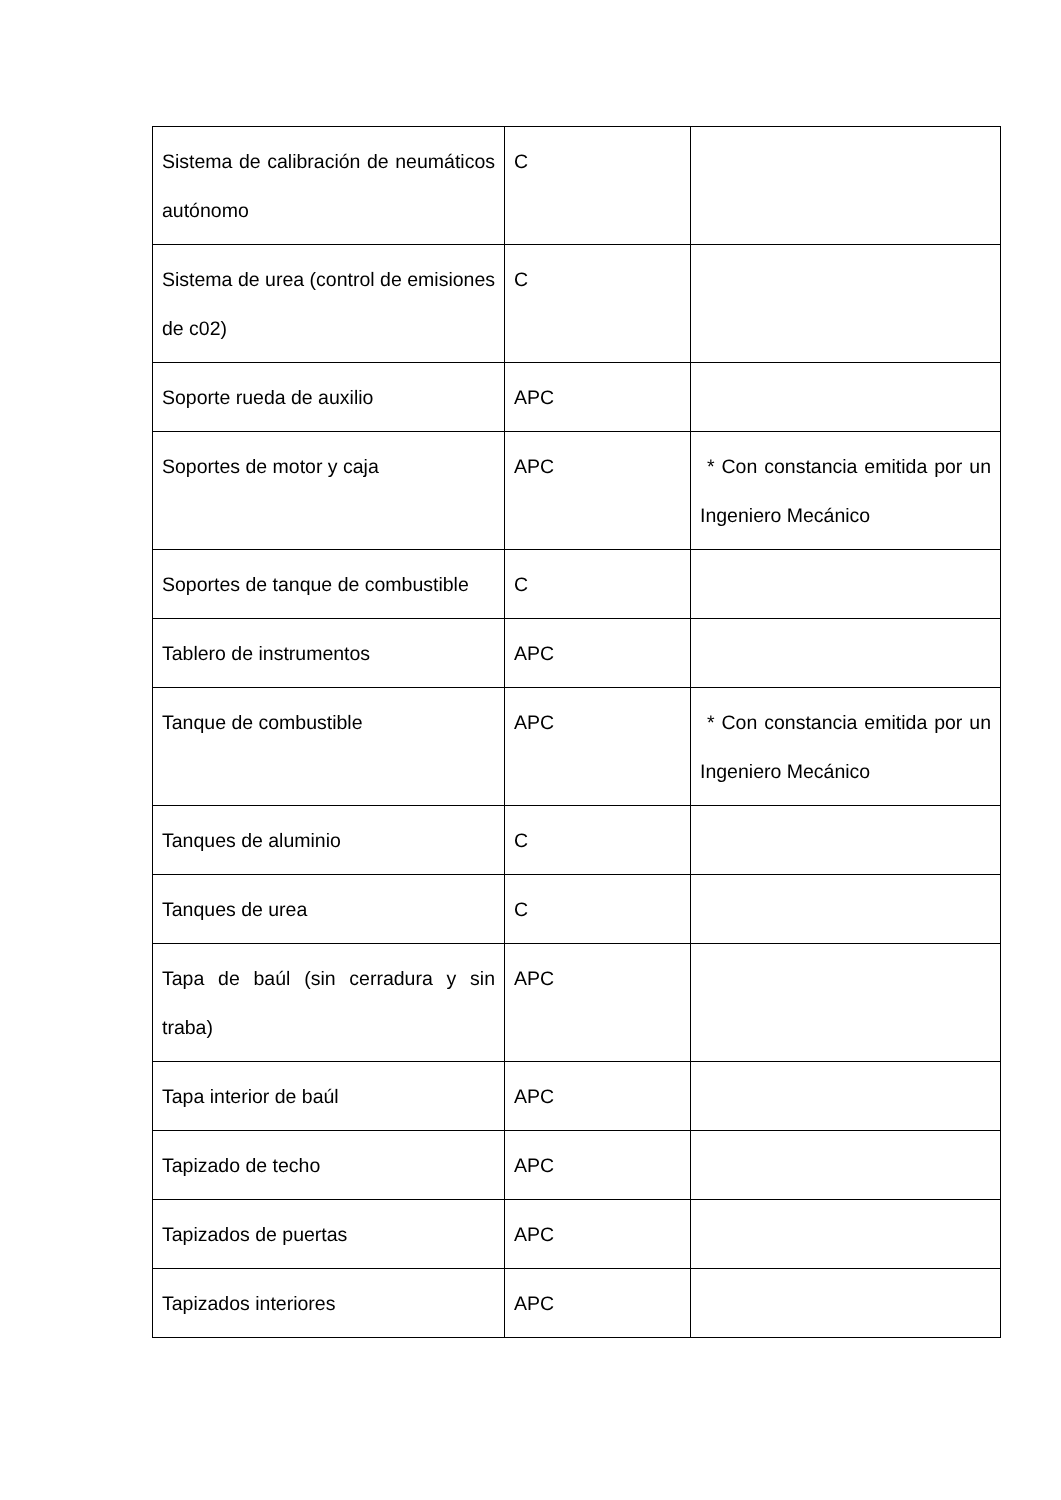| Sistema de calibración de neumáticos autónomo | C | |
| Sistema de urea (control de emisiones de c02) | C | |
| Soporte rueda de auxilio | APC | |
| Soportes de motor y caja | APC | * Con constancia emitida por un Ingeniero Mecánico |
| Soportes de tanque de combustible | C | |
| Tablero de instrumentos | APC | |
| Tanque de combustible | APC | * Con constancia emitida por un Ingeniero Mecánico |
| Tanques de aluminio | C | |
| Tanques de urea | C | |
| Tapa de baúl (sin cerradura y sin traba) | APC | |
| Tapa interior de baúl | APC | |
| Tapizado de techo | APC | |
| Tapizados de puertas | APC | |
| Tapizados interiores | APC | |